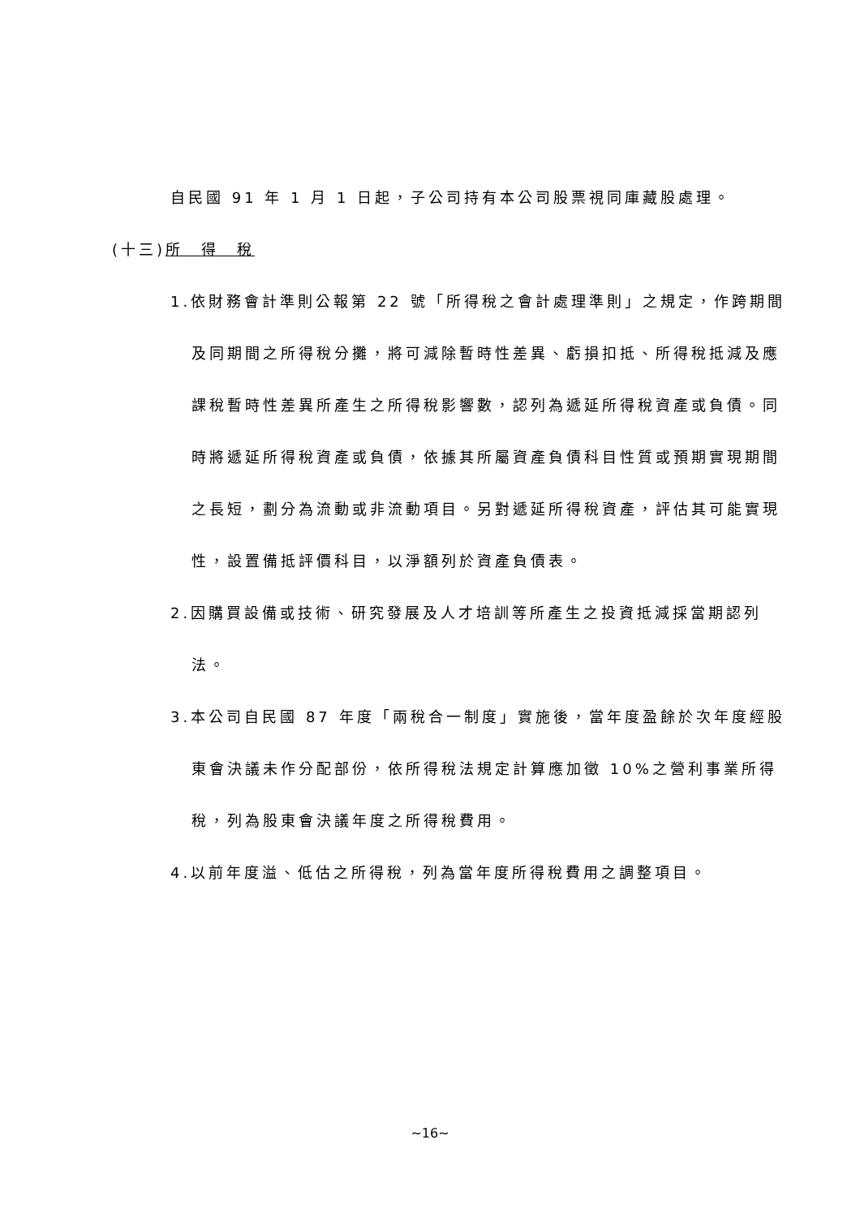自民國 91 年 1 月 1 日起，子公司持有本公司股票視同庫藏股處理。
(十三)所　得　稅
1.依財務會計準則公報第 22 號「所得稅之會計處理準則」之規定，作跨期間及同期間之所得稅分攤，將可減除暫時性差異、虧損扣抵、所得稅抵減及應課稅暫時性差異所產生之所得稅影響數，認列為遞延所得稅資產或負債。同時將遞延所得稅資產或負債，依據其所屬資產負債科目性質或預期實現期間之長短，劃分為流動或非流動項目。另對遞延所得稅資產，評估其可能實現性，設置備抵評價科目，以淨額列於資產負債表。
2.因購買設備或技術、研究發展及人才培訓等所產生之投資抵減採當期認列法。
3.本公司自民國 87 年度「兩稅合一制度」實施後，當年度盈餘於次年度經股東會決議未作分配部份，依所得稅法規定計算應加徵 10%之營利事業所得稅，列為股東會決議年度之所得稅費用。
4.以前年度溢、低估之所得稅，列為當年度所得稅費用之調整項目。
~16~